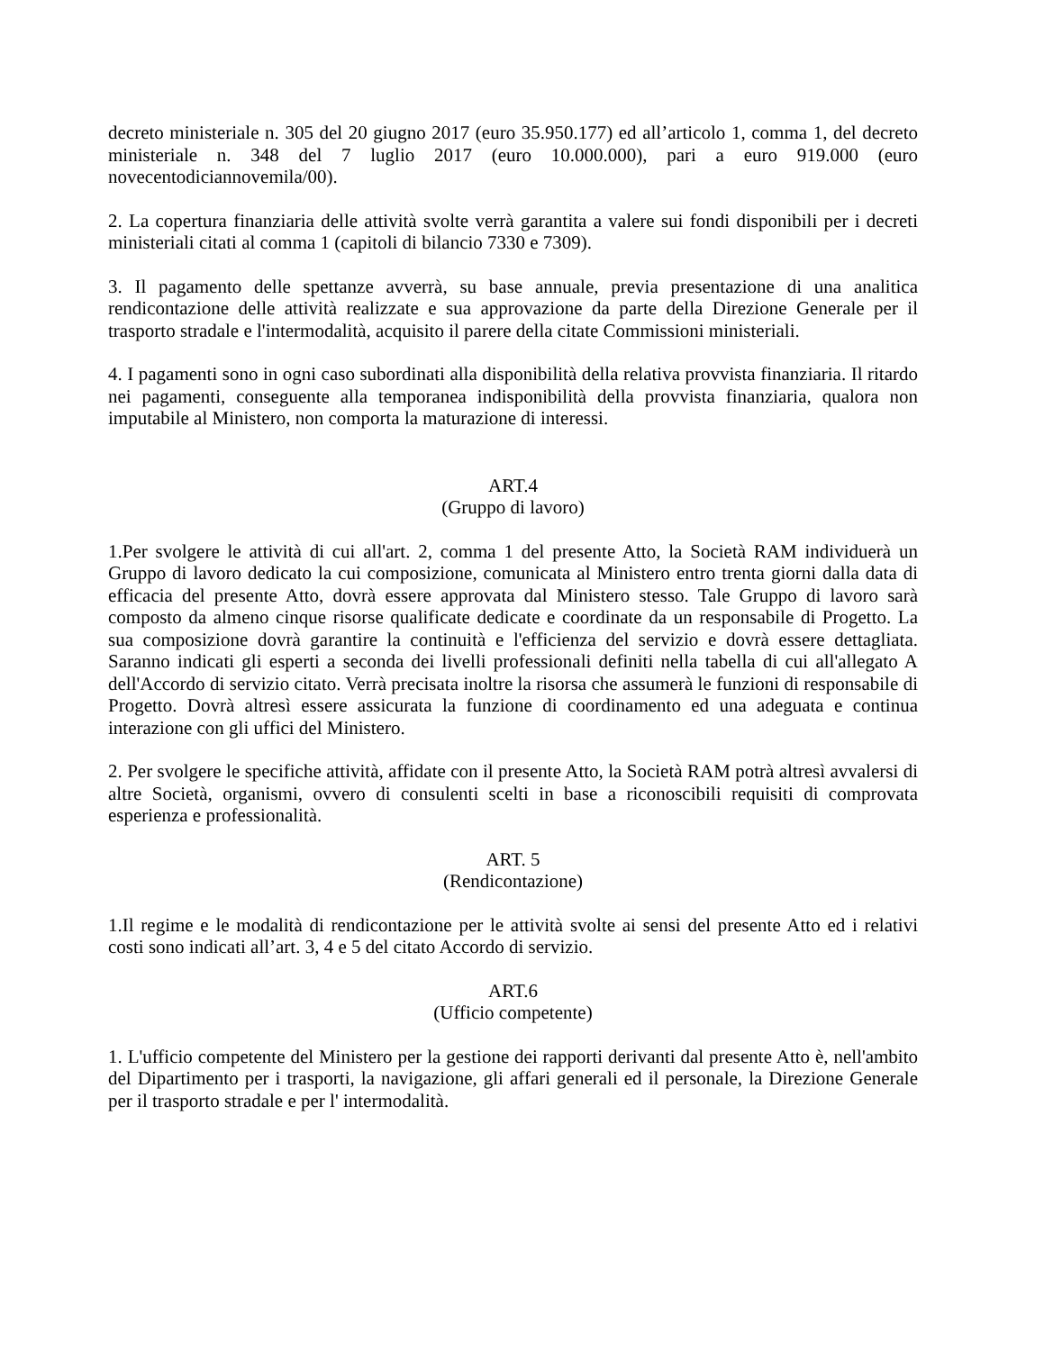decreto ministeriale n. 305 del 20 giugno 2017 (euro 35.950.177) ed all’articolo 1, comma 1, del decreto ministeriale n. 348 del 7 luglio 2017 (euro 10.000.000), pari a euro 919.000 (euro novecentodiciannovemila/00).
2. La copertura finanziaria delle attività svolte verrà garantita a valere sui fondi disponibili per i decreti ministeriali citati al comma 1 (capitoli di bilancio 7330 e 7309).
3. Il pagamento delle spettanze avverrà, su base annuale, previa presentazione di una analitica rendicontazione delle attività realizzate e sua approvazione da parte della Direzione Generale per il trasporto stradale e l'intermodalità, acquisito il parere della citate Commissioni ministeriali.
4. I pagamenti sono in ogni caso subordinati alla disponibilità della relativa provvista finanziaria. Il ritardo nei pagamenti, conseguente alla temporanea indisponibilità della provvista finanziaria, qualora non imputabile al Ministero, non comporta la maturazione di interessi.
ART.4
(Gruppo di lavoro)
1.Per svolgere le attività di cui all'art. 2, comma 1 del presente Atto, la Società RAM individuerà un Gruppo di lavoro dedicato la cui composizione, comunicata al Ministero entro trenta giorni dalla data di efficacia del presente Atto, dovrà essere approvata dal Ministero stesso. Tale Gruppo di lavoro sarà composto da almeno cinque risorse qualificate dedicate e coordinate da un responsabile di Progetto. La sua composizione dovrà garantire la continuità e l'efficienza del servizio e dovrà essere dettagliata. Saranno indicati gli esperti a seconda dei livelli professionali definiti nella tabella di cui all'allegato A dell'Accordo di servizio citato. Verrà precisata inoltre la risorsa che assumerà le funzioni di responsabile di Progetto. Dovrà altresì essere assicurata la funzione di coordinamento ed una adeguata e continua interazione con gli uffici del Ministero.
2. Per svolgere le specifiche attività, affidate con il presente Atto, la Società RAM potrà altresì avvalersi di altre Società, organismi, ovvero di consulenti scelti in base a riconoscibili requisiti di comprovata esperienza e professionalità.
ART. 5
(Rendicontazione)
1.Il regime e le modalità di rendicontazione per le attività svolte ai sensi del presente Atto ed i relativi costi sono indicati all’art. 3, 4 e 5 del citato Accordo di servizio.
ART.6
(Ufficio competente)
1. L'ufficio competente del Ministero per la gestione dei rapporti derivanti dal presente Atto è, nell'ambito del Dipartimento per i trasporti, la navigazione, gli affari generali ed il personale, la Direzione Generale per il trasporto stradale e per l' intermodalità.